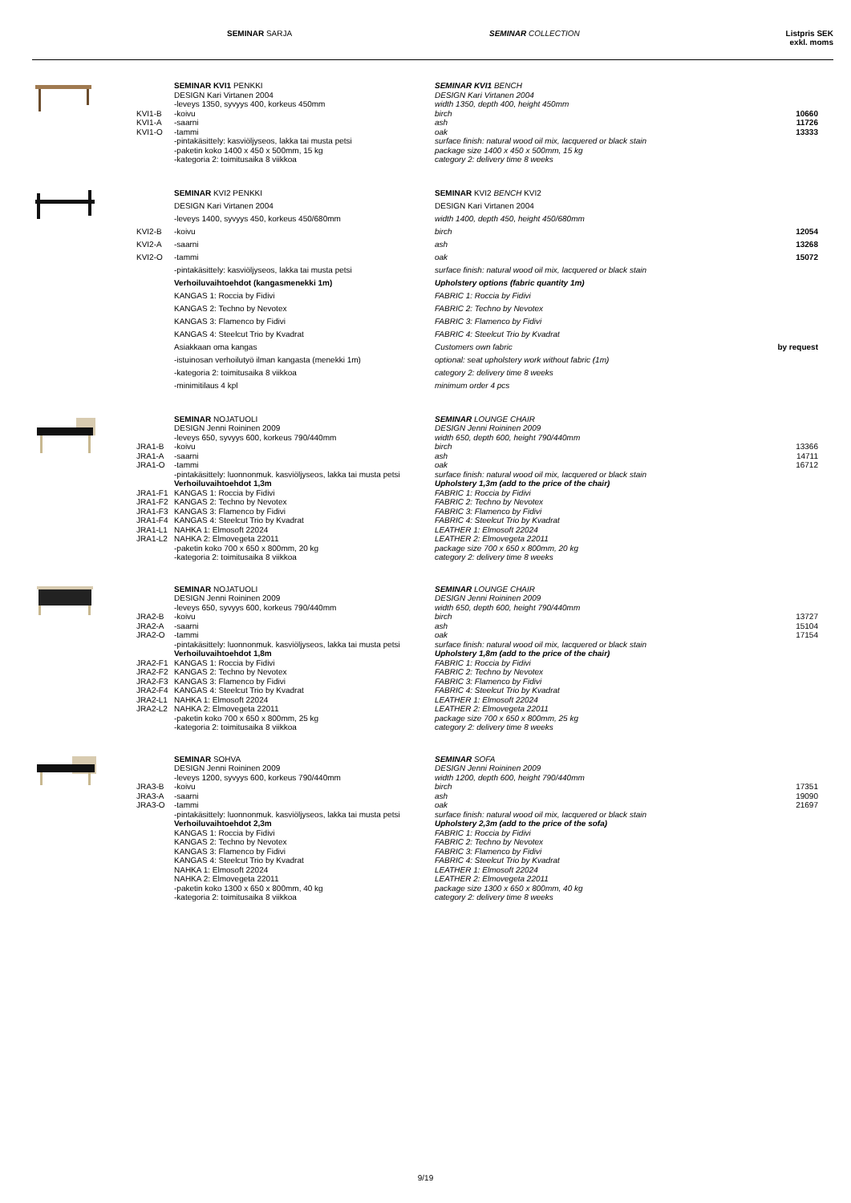SEMINAR SARJA SEMINAR COLLECTION Listpris SEK
exkl. moms
| | | SEMINAR KVI1 PENKKI | SEMINAR KVI1 BENCH | |
| | | DESIGN Kari Virtanen 2004 | DESIGN Kari Virtanen 2004 | |
| | | -leveys 1350, syvyys 400, korkeus 450mm | width 1350, depth 400, height 450mm | |
| | KVI1-B | -koivu | birch | 10660 |
| | KVI1-A | -saarni | ash | 11726 |
| | KVI1-O | -tammi | oak | 13333 |
| | | -pintakäsittely: kasviöljyseos, lakka tai musta petsi | surface finish: natural wood oil mix, lacquered or black stain | |
| | | -paketin koko 1400 x 450 x 500mm, 15 kg | package size 1400 x 450 x 500mm, 15 kg | |
| | | -kategoria 2: toimitusaika 8 viikkoa | category 2: delivery time 8 weeks | |
| | | SEMINAR KVI2 PENKKI | SEMINAR KVI2 BENCH KVI2 | |
| | | DESIGN Kari Virtanen 2004 | DESIGN Kari Virtanen 2004 | |
| | | -leveys 1400, syvyys 450, korkeus 450/680mm | width 1400, depth 450, height 450/680mm | |
| | KVI2-B | -koivu | birch | 12054 |
| | KVI2-A | -saarni | ash | 13268 |
| | KVI2-O | -tammi | oak | 15072 |
| | | -pintakäsittely: kasviöljyseos, lakka tai musta petsi | surface finish: natural wood oil mix, lacquered or black stain | |
| | | Verhoiluvaihtoehdot (kangasmenekki 1m) | Upholstery options (fabric quantity 1m) | |
| | | KANGAS 1: Roccia by Fidivi | FABRIC 1: Roccia by Fidivi | |
| | | KANGAS 2: Techno by Nevotex | FABRIC 2: Techno by Nevotex | |
| | | KANGAS 3: Flamenco by Fidivi | FABRIC 3: Flamenco by Fidivi | |
| | | KANGAS 4: Steelcut Trio by Kvadrat | FABRIC 4: Steelcut Trio by Kvadrat | |
| | | Asiakkaan oma kangas | Customers own fabric | by request |
| | | -istuinosan verhoilutyö ilman kangasta (menekki 1m) | optional: seat upholstery work without fabric (1m) | |
| | | -kategoria 2: toimitusaika 8 viikkoa | category 2: delivery time 8 weeks | |
| | | -minimitilaus 4 kpl | minimum order 4 pcs | |
| | | SEMINAR NOJATUOLI | SEMINAR LOUNGE CHAIR | |
| | | DESIGN Jenni Roininen 2009 | DESIGN Jenni Roininen 2009 | |
| | | -leveys 650, syvyys 600, korkeus 790/440mm | width 650, depth 600, height 790/440mm | |
| | JRA1-B | -koivu | birch | 13366 |
| | JRA1-A | -saarni | ash | 14711 |
| | JRA1-O | -tammi | oak | 16712 |
| | | -pintakäsittely: luonnonmuk. kasviöljyseos, lakka tai musta petsi | surface finish: natural wood oil mix, lacquered or black stain | |
| | | Verhoiluvaihtoehdot 1,3m | Upholstery 1,3m (add to the price of the chair) | |
| | JRA1-F1 | KANGAS 1: Roccia by Fidivi | FABRIC 1: Roccia by Fidivi | |
| | JRA1-F2 | KANGAS 2: Techno by Nevotex | FABRIC 2: Techno by Nevotex | |
| | JRA1-F3 | KANGAS 3: Flamenco by Fidivi | FABRIC 3: Flamenco by Fidivi | |
| | JRA1-F4 | KANGAS 4: Steelcut Trio by Kvadrat | FABRIC 4: Steelcut Trio by Kvadrat | |
| | JRA1-L1 | NAHKA 1: Elmosoft 22024 | LEATHER 1: Elmosoft 22024 | |
| | JRA1-L2 | NAHKA 2: Elmovegeta 22011 | LEATHER 2: Elmovegeta 22011 | |
| | | -paketin koko 700 x 650 x 800mm, 20 kg | package size 700 x 650 x 800mm, 20 kg | |
| | | -kategoria 2: toimitusaika 8 viikkoa | category 2: delivery time 8 weeks | |
| | | SEMINAR NOJATUOLI | SEMINAR LOUNGE CHAIR | |
| | | DESIGN Jenni Roininen 2009 | DESIGN Jenni Roininen 2009 | |
| | | -leveys 650, syvyys 600, korkeus 790/440mm | width 650, depth 600, height 790/440mm | |
| | JRA2-B | -koivu | birch | 13727 |
| | JRA2-A | -saarni | ash | 15104 |
| | JRA2-O | -tammi | oak | 17154 |
| | | -pintakäsittely: luonnonmuk. kasviöljyseos, lakka tai musta petsi | surface finish: natural wood oil mix, lacquered or black stain | |
| | | Verhoiluvaihtoehdot 1,8m | Upholstery 1,8m (add to the price of the chair) | |
| | JRA2-F1 | KANGAS 1: Roccia by Fidivi | FABRIC 1: Roccia by Fidivi | |
| | JRA2-F2 | KANGAS 2: Techno by Nevotex | FABRIC 2: Techno by Nevotex | |
| | JRA2-F3 | KANGAS 3: Flamenco by Fidivi | FABRIC 3: Flamenco by Fidivi | |
| | JRA2-F4 | KANGAS 4: Steelcut Trio by Kvadrat | FABRIC 4: Steelcut Trio by Kvadrat | |
| | JRA2-L1 | NAHKA 1: Elmosoft 22024 | LEATHER 1: Elmosoft 22024 | |
| | JRA2-L2 | NAHKA 2: Elmovegeta 22011 | LEATHER 2: Elmovegeta 22011 | |
| | | -paketin koko 700 x 650 x 800mm, 25 kg | package size 700 x 650 x 800mm, 25 kg | |
| | | -kategoria 2: toimitusaika 8 viikkoa | category 2: delivery time 8 weeks | |
| | | SEMINAR SOHVA | SEMINAR SOFA | |
| | | DESIGN Jenni Roininen 2009 | DESIGN Jenni Roininen 2009 | |
| | | -leveys 1200, syvyys 600, korkeus 790/440mm | width 1200, depth 600, height 790/440mm | |
| | JRA3-B | -koivu | birch | 17351 |
| | JRA3-A | -saarni | ash | 19090 |
| | JRA3-O | -tammi | oak | 21697 |
| | | -pintakäsittely: luonnonmuk. kasviöljyseos, lakka tai musta petsi | surface finish: natural wood oil mix, lacquered or black stain | |
| | | Verhoiluvaihtoehdot 2,3m | Upholstery 2,3m (add to the price of the sofa) | |
| | | KANGAS 1: Roccia by Fidivi | FABRIC 1: Roccia by Fidivi | |
| | | KANGAS 2: Techno by Nevotex | FABRIC 2: Techno by Nevotex | |
| | | KANGAS 3: Flamenco by Fidivi | FABRIC 3: Flamenco by Fidivi | |
| | | KANGAS 4: Steelcut Trio by Kvadrat | FABRIC 4: Steelcut Trio by Kvadrat | |
| | | NAHKA 1: Elmosoft 22024 | LEATHER 1: Elmosoft 22024 | |
| | | NAHKA 2: Elmovegeta 22011 | LEATHER 2: Elmovegeta 22011 | |
| | | -paketin koko 1300 x 650 x 800mm, 40 kg | package size 1300 x 650 x 800mm, 40 kg | |
| | | -kategoria 2: toimitusaika 8 viikkoa | category 2: delivery time 8 weeks | |
9/19